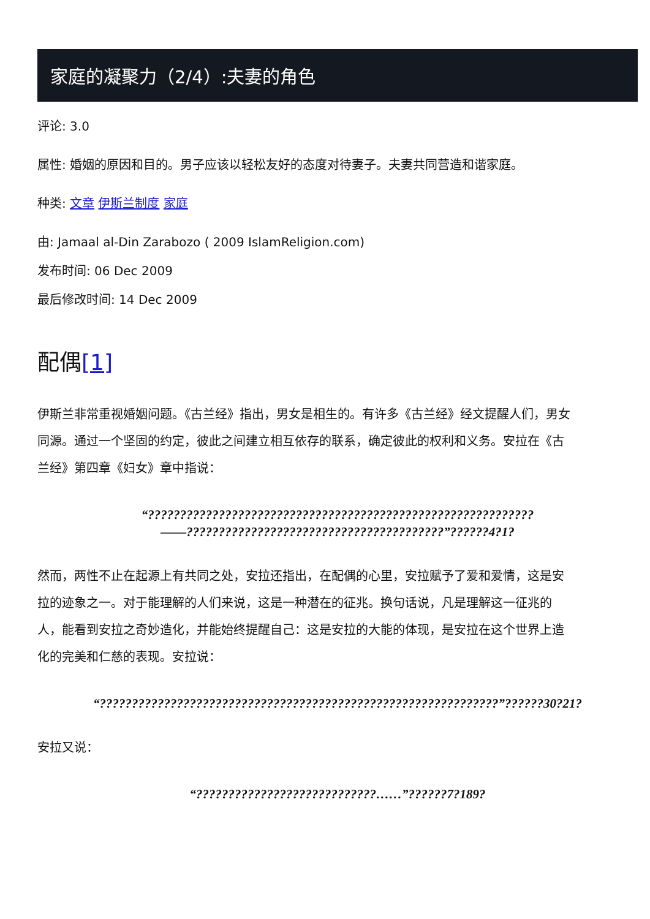家庭的凝聚力（2/4）:夫妻的角色
评论: 3.0
属性: 婚姻的原因和目的。男子应该以轻松友好的态度对待妻子。夫妻共同营造和谐家庭。
种类: 文章 伊斯兰制度 家庭
由: Jamaal al-Din Zarabozo ( 2009 IslamReligion.com)
发布时间: 06 Dec 2009
最后修改时间: 14 Dec 2009
配偶[1]
伊斯兰非常重视婚姻问题。《古兰经》指出，男女是相生的。有许多《古兰经》经文提醒人们，男女同源。通过一个坚固的约定，彼此之间建立相互依存的联系，确定彼此的权利和义务。安拉在《古兰经》第四章《妇女》章中指说：
“????????????????????????????????????????????????????????????——????????????????????????????????????????”??????4?1?
然而，两性不止在起源上有共同之处，安拉还指出，在配偶的心里，安拉赋予了爱和爱情，这是安拉的迹象之一。对于能理解的人们来说，这是一种潜在的征兆。换句话说，凡是理解这一征兆的人，能看到安拉之奇妙造化，并能始终提醒自己：这是安拉的大能的体现，是安拉在这个世界上造化的完美和仁慈的表现。安拉说：
“??????????????????????????????????????????????????????????????”??????30?21?
安拉又说：
“????????????????????????????……”??????7?189?